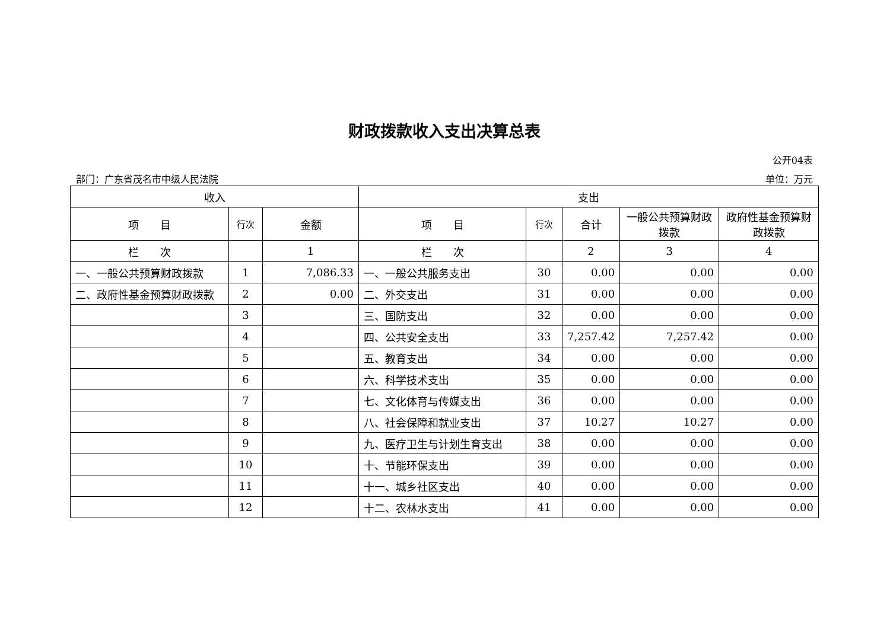财政拨款收入支出决算总表
公开04表
部门：广东省茂名市中级人民法院 单位：万元
| 收入 | | | 支出 | | | | |
| --- | --- | --- | --- | --- | --- | --- | --- |
| 项 目 | 行次 | 金额 | 项 目 | 行次 | 合计 | 一般公共预算财政拨款 | 政府性基金预算财政拨款 |
| 栏 次 | | 1 | 栏 次 | | 2 | 3 | 4 |
| 一、一般公共预算财政拨款 | 1 | 7,086.33 | 一、一般公共服务支出 | 30 | 0.00 | 0.00 | 0.00 |
| 二、政府性基金预算财政拨款 | 2 | 0.00 | 二、外交支出 | 31 | 0.00 | 0.00 | 0.00 |
| | 3 | | 三、国防支出 | 32 | 0.00 | 0.00 | 0.00 |
| | 4 | | 四、公共安全支出 | 33 | 7,257.42 | 7,257.42 | 0.00 |
| | 5 | | 五、教育支出 | 34 | 0.00 | 0.00 | 0.00 |
| | 6 | | 六、科学技术支出 | 35 | 0.00 | 0.00 | 0.00 |
| | 7 | | 七、文化体育与传媒支出 | 36 | 0.00 | 0.00 | 0.00 |
| | 8 | | 八、社会保障和就业支出 | 37 | 10.27 | 10.27 | 0.00 |
| | 9 | | 九、医疗卫生与计划生育支出 | 38 | 0.00 | 0.00 | 0.00 |
| | 10 | | 十、节能环保支出 | 39 | 0.00 | 0.00 | 0.00 |
| | 11 | | 十一、城乡社区支出 | 40 | 0.00 | 0.00 | 0.00 |
| | 12 | | 十二、农林水支出 | 41 | 0.00 | 0.00 | 0.00 |